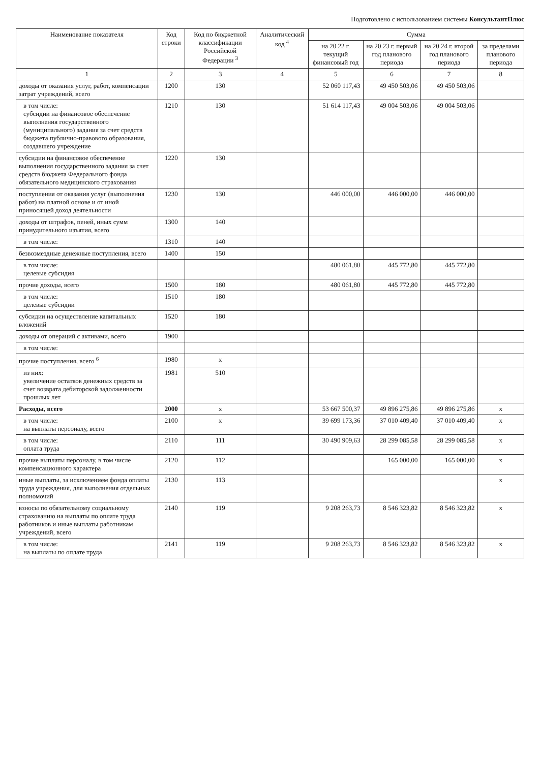Подготовлено с использованием системы КонсультантПлюс
| Наименование показателя | Код строки | Код по бюджетной классификации Российской Федерации <sup>3</sup> | Аналитический код <sup>4</sup> | Сумма | | | |
| --- | --- | --- | --- | --- | --- | --- | --- |
| | | | | на 20 22 г. текущий финансовый год | на 20 23 г. первый год планового периода | на 20 24 г. второй год планового периода | за пределами планового периода |
| 1 | 2 | 3 | 4 | 5 | 6 | 7 | 8 |
| доходы от оказания услуг, работ, компенсации затрат учреждений, всего | 1200 | 130 | | 52 060 117,43 | 49 450 503,06 | 49 450 503,06 | |
| в том числе: субсидии на финансовое обеспечение выполнения государственного (муниципального) задания за счет средств бюджета публично-правового образования, создавшего учреждение | 1210 | 130 | | 51 614 117,43 | 49 004 503,06 | 49 004 503,06 | |
| субсидии на финансовое обеспечение выполнения государственного задания за счет средств бюджета Федерального фонда обязательного медицинского страхования | 1220 | 130 | | | | | |
| поступления от оказания услуг (выполнения работ) на платной основе и от иной приносящей доход деятельности | 1230 | 130 | | 446 000,00 | 446 000,00 | 446 000,00 | |
| доходы от штрафов, пеней, иных сумм принудительного изъятия, всего | 1300 | 140 | | | | | |
| в том числе: | 1310 | 140 | | | | | |
| безвозмездные денежные поступления, всего | 1400 | 150 | | | | | |
| в том числе: целевые субсидия | | | | 480 061,80 | 445 772,80 | 445 772,80 | |
| прочие доходы, всего | 1500 | 180 | | 480 061,80 | 445 772,80 | 445 772,80 | |
| в том числе: целевые субсидии | 1510 | 180 | | | | | |
| субсидии на осуществление капитальных вложений | 1520 | 180 | | | | | |
| доходы от операций с активами, всего | 1900 | | | | | | |
| в том числе: | | | | | | | |
| прочие поступления, всего <sup>6</sup> | 1980 | x | | | | | |
| из них: увеличение остатков денежных средств за счет возврата дебиторской задолженности прошлых лет | 1981 | 510 | | | | | |
| Расходы, всего | 2000 | x | | 53 667 500,37 | 49 896 275,86 | 49 896 275,86 | x |
| в том числе: на выплаты персоналу, всего | 2100 | x | | 39 699 173,36 | 37 010 409,40 | 37 010 409,40 | x |
| в том числе: оплата труда | 2110 | 111 | | 30 490 909,63 | 28 299 085,58 | 28 299 085,58 | x |
| прочие выплаты персоналу, в том числе компенсационного характера | 2120 | 112 | | | 165 000,00 | 165 000,00 | x |
| иные выплаты, за исключением фонда оплаты труда учреждения, для выполнения отдельных полномочий | 2130 | 113 | | | | | x |
| взносы по обязательному социальному страхованию на выплаты по оплате труда работников и иные выплаты работникам учреждений, всего | 2140 | 119 | | 9 208 263,73 | 8 546 323,82 | 8 546 323,82 | x |
| в том числе: на выплаты по оплате труда | 2141 | 119 | | 9 208 263,73 | 8 546 323,82 | 8 546 323,82 | x |